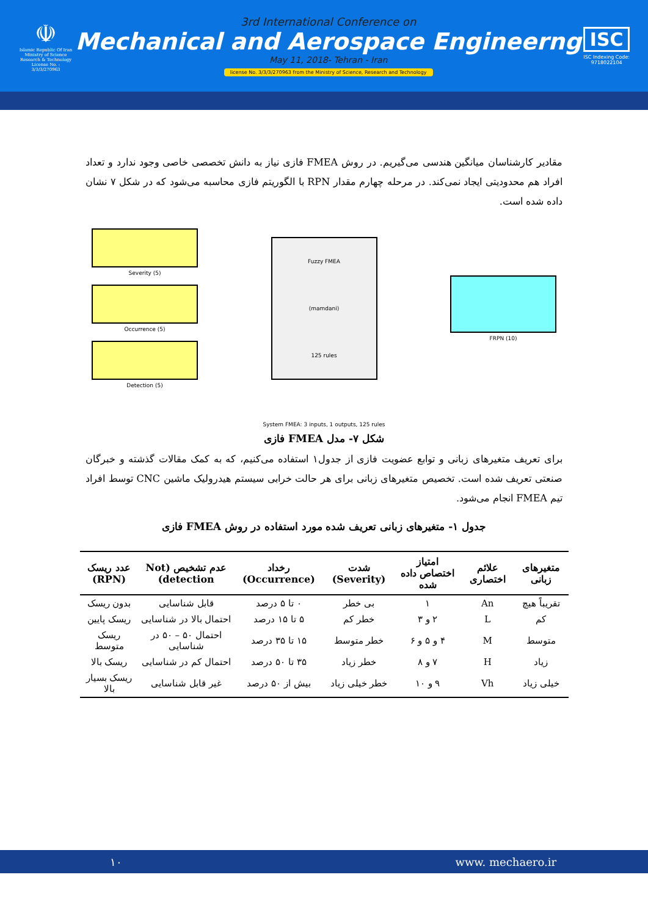☫
Islamic Republic Of Iran
Ministry of Science
Research & Technology
License No. : 3/3/3/270963
3rd International Conference on
Mechanical and Aerospace Engineerng
May 11, 2018- Tehran - Iran
license No. 3/3/3/270963 from the Ministry of Science, Research and Technology
ISC
ISC Indexing Code:
9718022104
مقادیر کارشناسان میانگین هندسی می‌گیریم. در روش FMEA فازی نیاز به دانش تخصصی خاصی وجود ندارد و تعداد افراد هم محدودیتی ایجاد نمی‌کند. در مرحله چهارم مقدار RPN با الگوریتم فازی محاسبه می‌شود که در شکل ۷ نشان داده شده است.
Severity (5)
Occurrence (5)
Detection (5)
Fuzzy FMEA
(mamdani)
125 rules
FRPN (10)
System FMEA: 3 inputs, 1 outputs, 125 rules
شکل ۷- مدل FMEA فازی
برای تعریف متغیرهای زبانی و توابع عضویت فازی از جدول۱ استفاده می‌کنیم، که به کمک مقالات گذشته و خبرگان صنعتی تعریف شده است. تخصیص متغیرهای زبانی برای هر حالت خرابی سیستم هیدرولیک ماشین CNC توسط افراد تیم FMEA انجام می‌شود.
جدول ۱- متغیرهای زبانی تعریف شده مورد استفاده در روش FMEA فازی
| متغیرهای زبانی | علائم اختصاری | امتیاز اختصاص داده شده | شدت (Severity) | رخداد (Occurrence) | عدم تشخیص (Not detection) | عدد ریسک (RPN) |
| --- | --- | --- | --- | --- | --- | --- |
| تقریباً هیچ | An | ۱ | بی خطر | ۰ تا ۵ درصد | قابل شناسایی | بدون ریسک |
| کم | L | ۲ و ۳ | خطر کم | ۵ تا ۱۵ درصد | احتمال بالا در شناسایی | ریسک پایین |
| متوسط | M | ۴ و ۵ و ۶ | خطر متوسط | ۱۵ تا ۳۵ درصد | احتمال ۵۰ – ۵۰ در شناسایی | ریسک متوسط |
| زیاد | H | ۷ و ۸ | خطر زیاد | ۳۵ تا ۵۰ درصد | احتمال کم در شناسایی | ریسک بالا |
| خیلی زیاد | Vh | ۹ و ۱۰ | خطر خیلی زیاد | بیش از ۵۰ درصد | غیر قابل شناسایی | ریسک بسیار بالا |
۱۰ www. mechaero.ir